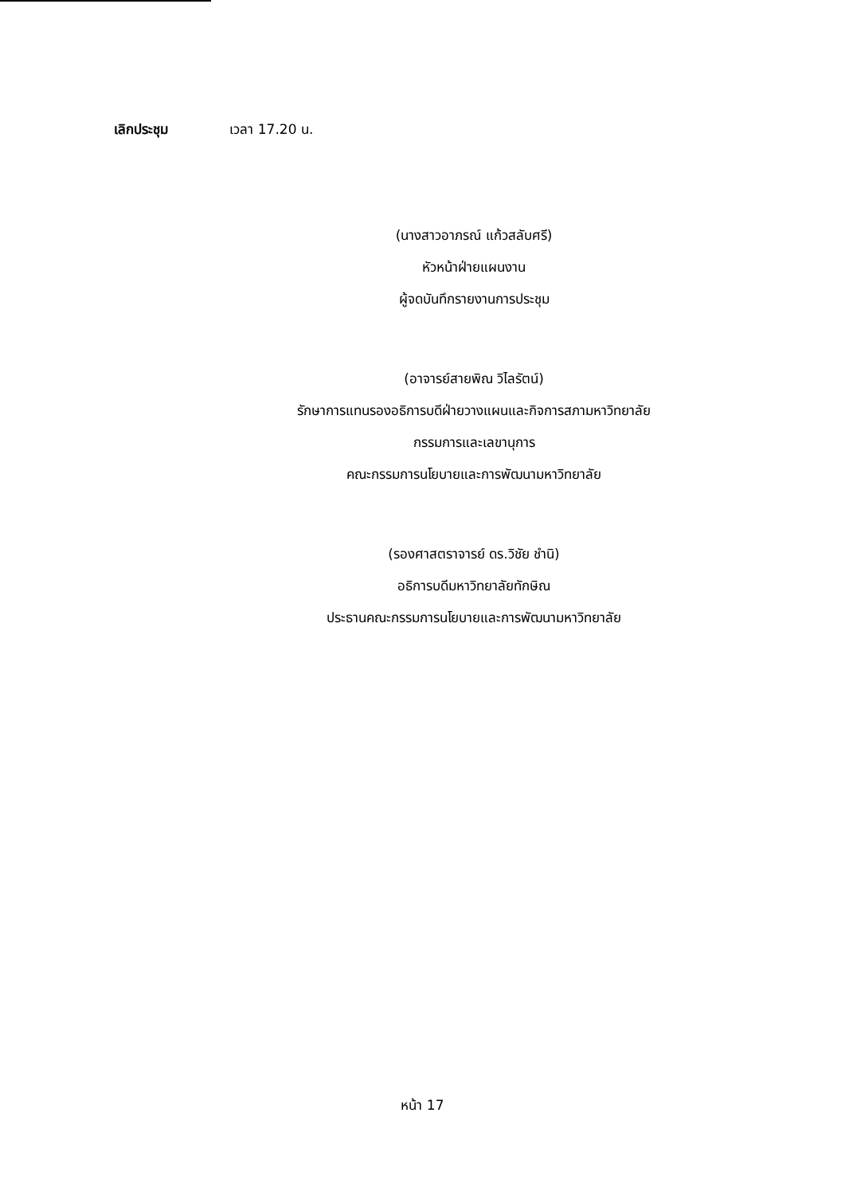เลิกประชุม เวลา 17.20 น.
(นางสาวอาภรณ์ แก้วสลับศรี)
หัวหน้าฝ่ายแผนงาน
ผู้จดบันทึกรายงานการประชุม
(อาจารย์สายพิณ วิไลรัตน์)
รักษาการแทนรองอธิการบดีฝ่ายวางแผนและกิจการสภามหาวิทยาลัย
กรรมการและเลขานุการ
คณะกรรมการนโยบายและการพัฒนามหาวิทยาลัย
(รองศาสตราจารย์ ดร.วิชัย ชำนิ)
อธิการบดีมหาวิทยาลัยทักษิณ
ประธานคณะกรรมการนโยบายและการพัฒนามหาวิทยาลัย
หน้า 17